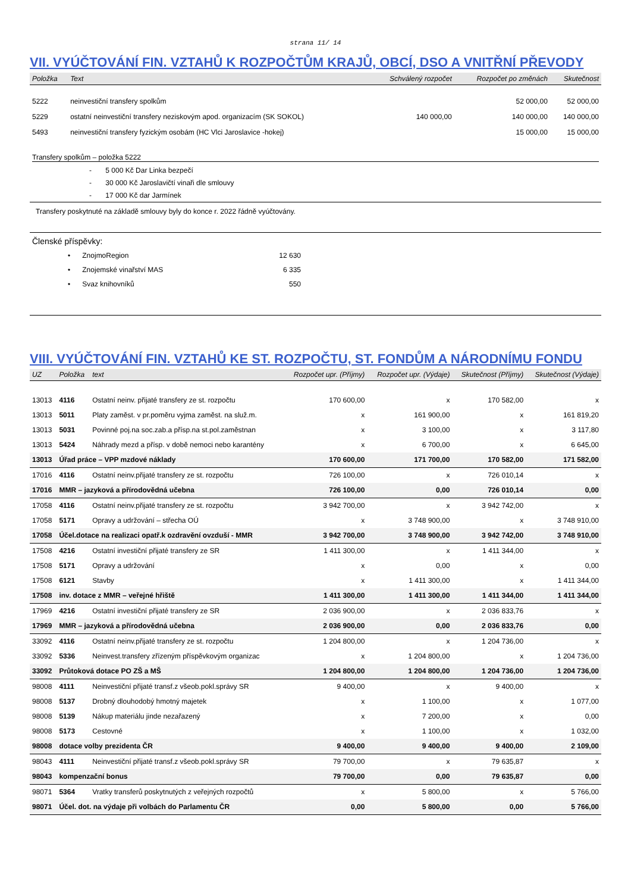strana 11/ 14
VII. VYÚČTOVÁNÍ FIN. VZTAHŮ K ROZPOČTŮM KRAJŮ, OBCÍ, DSO A VNITŘNÍ PŘEVODY
| Položka | Text | Schválený rozpočet | Rozpočet po změnách | Skutečnost |
| --- | --- | --- | --- | --- |
| 5222 | neinvestiční transfery spolkům | | 52 000,00 | 52 000,00 |
| 5229 | ostatní neinvestiční transfery neziskovým apod. organizacím (SK SOKOL) | 140 000,00 | 140 000,00 | 140 000,00 |
| 5493 | neinvestiční transfery fyzickým osobám (HC Vlci Jaroslavice -hokej) | | 15 000,00 | 15 000,00 |
Transfery spolkům – položka 5222
- 5 000 Kč Dar Linka bezpečí
- 30 000 Kč Jaroslavičtí vinaři dle smlouvy
- 17 000 Kč dar Jarmínek
Transfery poskytnuté na základě smlouvy byly do konce r. 2022 řádně vyúčtovány.
Členské příspěvky:
| • | ZnojmoRegion | 12 630 |
| • | Znojemské vinařství MAS | 6 335 |
| • | Svaz knihovníků | 550 |
VIII. VYÚČTOVÁNÍ FIN. VZTAHŮ KE ST. ROZPOČTU, ST. FONDŮM A NÁRODNÍMU FONDU
| UZ | Položka | text | Rozpočet upr. (Příjmy) | Rozpočet upr. (Výdaje) | Skutečnost (Příjmy) | Skutečnost (Výdaje) |
| --- | --- | --- | --- | --- | --- | --- |
| 13013 | 4116 | Ostatní neinv. přijaté transfery ze st. rozpočtu | 170 600,00 | x | 170 582,00 | x |
| 13013 | 5011 | Platy zaměst. v pr.poměru vyjma zaměst. na služ.m. | x | 161 900,00 | x | 161 819,20 |
| 13013 | 5031 | Povinné poj.na soc.zab.a přísp.na st.pol.zaměstnan | x | 3 100,00 | x | 3 117,80 |
| 13013 | 5424 | Náhrady mezd a přísp. v době nemoci nebo karantény | x | 6 700,00 | x | 6 645,00 |
| 13013 | Úřad práce – VPP mzdové náklady | | 170 600,00 | 171 700,00 | 170 582,00 | 171 582,00 |
| 17016 | 4116 | Ostatní neinv.přijaté transfery ze st. rozpočtu | 726 100,00 | x | 726 010,14 | x |
| 17016 | MMR – jazyková a přírodovědná učebna | | 726 100,00 | 0,00 | 726 010,14 | 0,00 |
| 17058 | 4116 | Ostatní neinv.přijaté transfery ze st. rozpočtu | 3 942 700,00 | x | 3 942 742,00 | x |
| 17058 | 5171 | Opravy a udržování – střecha OÚ | x | 3 748 900,00 | x | 3 748 910,00 |
| 17058 | Účel.dotace na realizaci opatř.k ozdravění ovzduší - MMR | | 3 942 700,00 | 3 748 900,00 | 3 942 742,00 | 3 748 910,00 |
| 17508 | 4216 | Ostatní investiční přijaté transfery ze SR | 1 411 300,00 | x | 1 411 344,00 | x |
| 17508 | 5171 | Opravy a udržování | x | 0,00 | x | 0,00 |
| 17508 | 6121 | Stavby | x | 1 411 300,00 | x | 1 411 344,00 |
| 17508 | inv. dotace z MMR – veřejné hřiště | | 1 411 300,00 | 1 411 300,00 | 1 411 344,00 | 1 411 344,00 |
| 17969 | 4216 | Ostatní investiční přijaté transfery ze SR | 2 036 900,00 | x | 2 036 833,76 | x |
| 17969 | MMR – jazyková a přírodovědná učebna | | 2 036 900,00 | 0,00 | 2 036 833,76 | 0,00 |
| 33092 | 4116 | Ostatní neinv.přijaté transfery ze st. rozpočtu | 1 204 800,00 | x | 1 204 736,00 | x |
| 33092 | 5336 | Neinvest.transfery zřízeným příspěvkovým organizac | x | 1 204 800,00 | x | 1 204 736,00 |
| 33092 | Průtoková dotace PO ZŠ a MŠ | | 1 204 800,00 | 1 204 800,00 | 1 204 736,00 | 1 204 736,00 |
| 98008 | 4111 | Neinvestiční přijaté transf.z všeob.pokl.správy SR | 9 400,00 | x | 9 400,00 | x |
| 98008 | 5137 | Drobný dlouhodobý hmotný majetek | x | 1 100,00 | x | 1 077,00 |
| 98008 | 5139 | Nákup materiálu jinde nezařazený | x | 7 200,00 | x | 0,00 |
| 98008 | 5173 | Cestovné | x | 1 100,00 | x | 1 032,00 |
| 98008 | dotace volby prezidenta ČR | | 9 400,00 | 9 400,00 | 9 400,00 | 2 109,00 |
| 98043 | 4111 | Neinvestiční přijaté transf.z všeob.pokl.správy SR | 79 700,00 | x | 79 635,87 | x |
| 98043 | kompenzační bonus | | 79 700,00 | 0,00 | 79 635,87 | 0,00 |
| 98071 | 5364 | Vratky transferů poskytnutých z veřejných rozpočtů | x | 5 800,00 | x | 5 766,00 |
| 98071 | Účel. dot. na výdaje při volbách do Parlamentu ČR | | 0,00 | 5 800,00 | 0,00 | 5 766,00 |